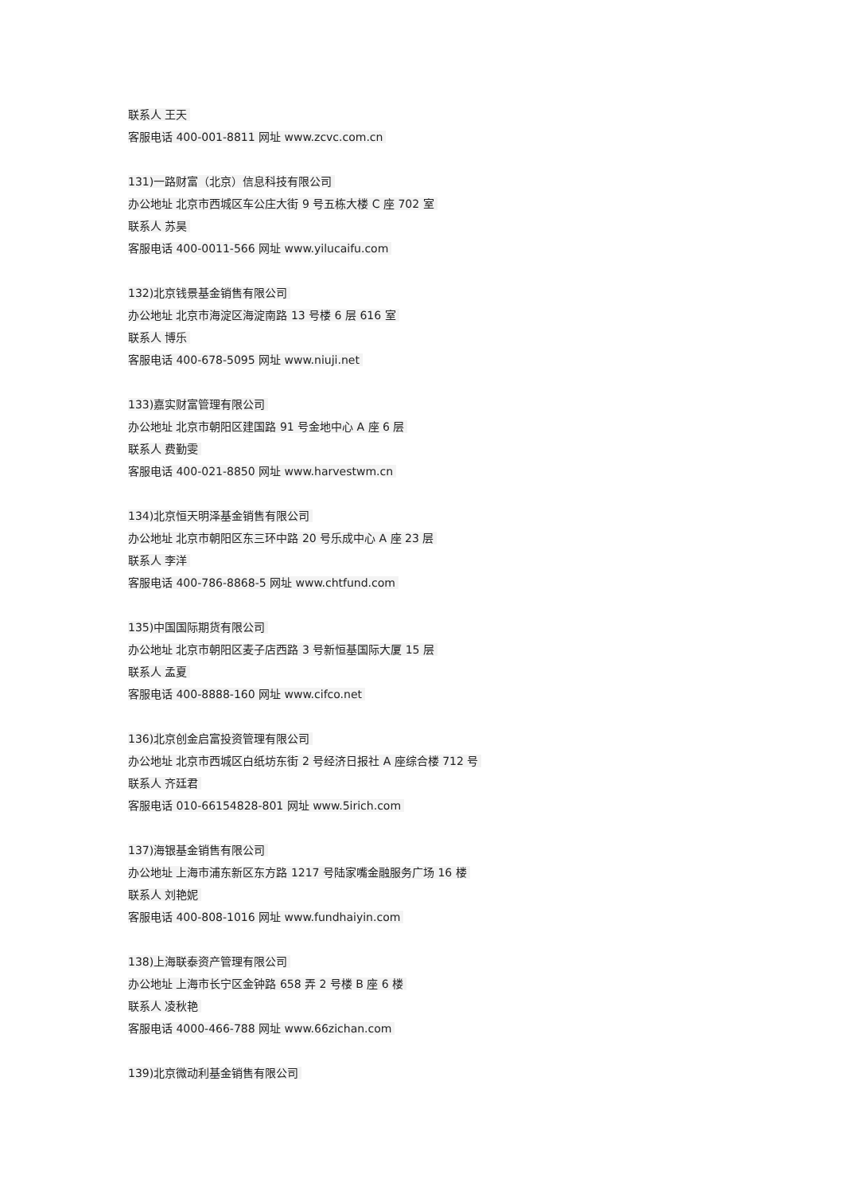联系人 王天
客服电话 400-001-8811 网址 www.zcvc.com.cn
131)一路财富（北京）信息科技有限公司
办公地址 北京市西城区车公庄大街 9 号五栋大楼 C 座 702 室
联系人 苏昊
客服电话 400-0011-566 网址 www.yilucaifu.com
132)北京钱景基金销售有限公司
办公地址 北京市海淀区海淀南路 13 号楼 6 层 616 室
联系人 博乐
客服电话 400-678-5095 网址 www.niuji.net
133)嘉实财富管理有限公司
办公地址 北京市朝阳区建国路 91 号金地中心 A 座 6 层
联系人 费勤雯
客服电话 400-021-8850 网址 www.harvestwm.cn
134)北京恒天明泽基金销售有限公司
办公地址 北京市朝阳区东三环中路 20 号乐成中心 A 座 23 层
联系人 李洋
客服电话 400-786-8868-5 网址 www.chtfund.com
135)中国国际期货有限公司
办公地址 北京市朝阳区麦子店西路 3 号新恒基国际大厦 15 层
联系人 孟夏
客服电话 400-8888-160 网址 www.cifco.net
136)北京创金启富投资管理有限公司
办公地址 北京市西城区白纸坊东街 2 号经济日报社 A 座综合楼 712 号
联系人 齐廷君
客服电话 010-66154828-801 网址 www.5irich.com
137)海银基金销售有限公司
办公地址 上海市浦东新区东方路 1217 号陆家嘴金融服务广场 16 楼
联系人 刘艳妮
客服电话 400-808-1016 网址 www.fundhaiyin.com
138)上海联泰资产管理有限公司
办公地址 上海市长宁区金钟路 658 弄 2 号楼 B 座 6 楼
联系人 凌秋艳
客服电话 4000-466-788 网址 www.66zichan.com
139)北京微动利基金销售有限公司